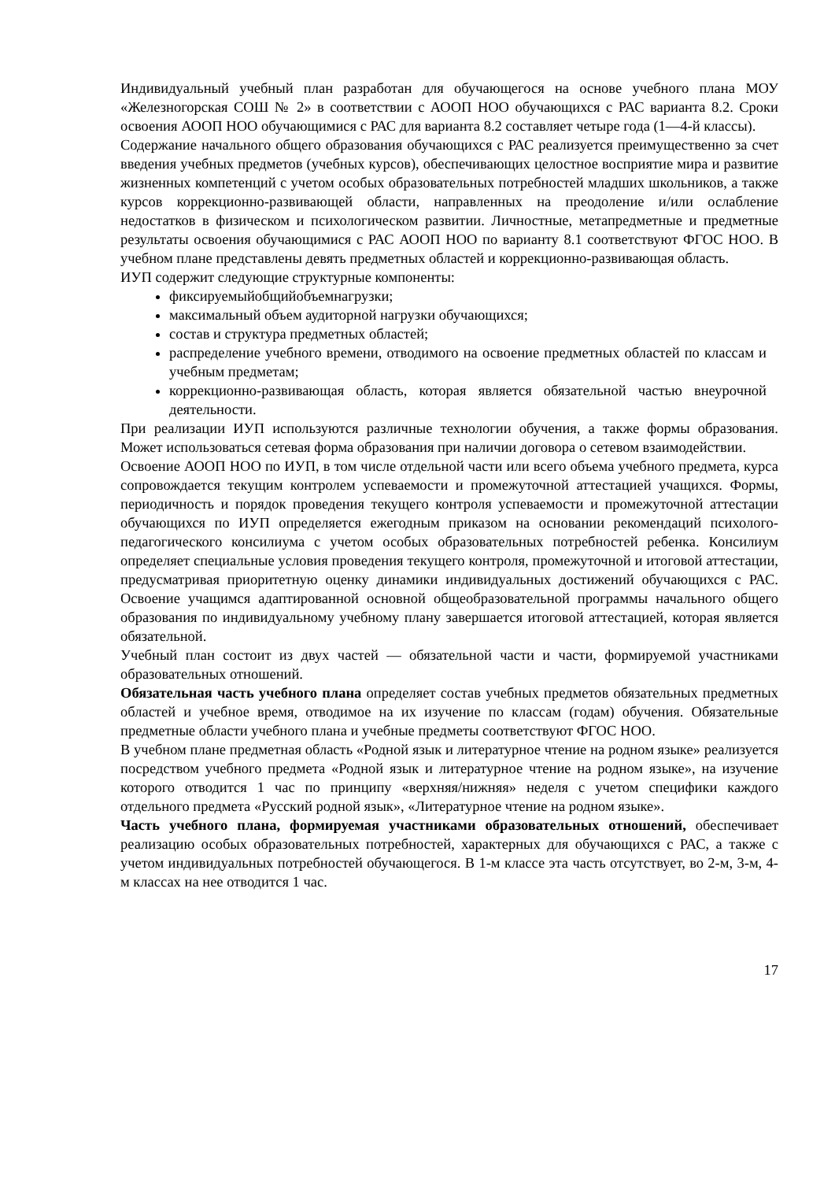Индивидуальный учебный план разработан для обучающегося на основе учебного плана МОУ «Железногорская СОШ № 2» в соответствии с АООП НОО обучающихся с РАС варианта 8.2. Сроки освоения АООП НОО обучающимися с РАС для варианта 8.2 составляет четыре года (1—4-й классы).
Содержание начального общего образования обучающихся с РАС реализуется преимущественно за счет введения учебных предметов (учебных курсов), обеспечивающих целостное восприятие мира и развитие жизненных компетенций с учетом особых образовательных потребностей младших школьников, а также курсов коррекционно-развивающей области, направленных на преодоление и/или ослабление недостатков в физическом и психологическом развитии. Личностные, метапредметные и предметные результаты освоения обучающимися с РАС АООП НОО по варианту 8.1 соответствуют ФГОС НОО. В учебном плане представлены девять предметных областей и коррекционно-развивающая область.
ИУП содержит следующие структурные компоненты:
фиксируемыйобщийобъемнагрузки;
максимальный объем аудиторной нагрузки обучающихся;
состав и структура предметных областей;
распределение учебного времени, отводимого на освоение предметных областей по классам и учебным предметам;
коррекционно-развивающая область, которая является обязательной частью внеурочной деятельности.
При реализации ИУП используются различные технологии обучения, а также формы образования. Может использоваться сетевая форма образования при наличии договора о сетевом взаимодействии.
Освоение АООП НОО по ИУП, в том числе отдельной части или всего объема учебного предмета, курса сопровождается текущим контролем успеваемости и промежуточной аттестацией учащихся. Формы, периодичность и порядок проведения текущего контроля успеваемости и промежуточной аттестации обучающихся по ИУП определяется ежегодным приказом на основании рекомендаций психолого-педагогического консилиума с учетом особых образовательных потребностей ребенка. Консилиум определяет специальные условия проведения текущего контроля, промежуточной и итоговой аттестации, предусматривая приоритетную оценку динамики индивидуальных достижений обучающихся с РАС. Освоение учащимся адаптированной основной общеобразовательной программы начального общего образования по индивидуальному учебному плану завершается итоговой аттестацией, которая является обязательной.
Учебный план состоит из двух частей — обязательной части и части, формируемой участниками образовательных отношений.
Обязательная часть учебного плана определяет состав учебных предметов обязательных предметных областей и учебное время, отводимое на их изучение по классам (годам) обучения. Обязательные предметные области учебного плана и учебные предметы соответствуют ФГОС НОО.
В учебном плане предметная область «Родной язык и литературное чтение на родном языке» реализуется посредством учебного предмета «Родной язык и литературное чтение на родном языке», на изучение которого отводится 1 час по принципу «верхняя/нижняя» неделя с учетом специфики каждого отдельного предмета «Русский родной язык», «Литературное чтение на родном языке».
Часть учебного плана, формируемая участниками образовательных отношений, обеспечивает реализацию особых образовательных потребностей, характерных для обучающихся с РАС, а также с учетом индивидуальных потребностей обучающегося. В 1-м классе эта часть отсутствует, во 2-м, 3-м, 4-м классах на нее отводится 1 час.
17